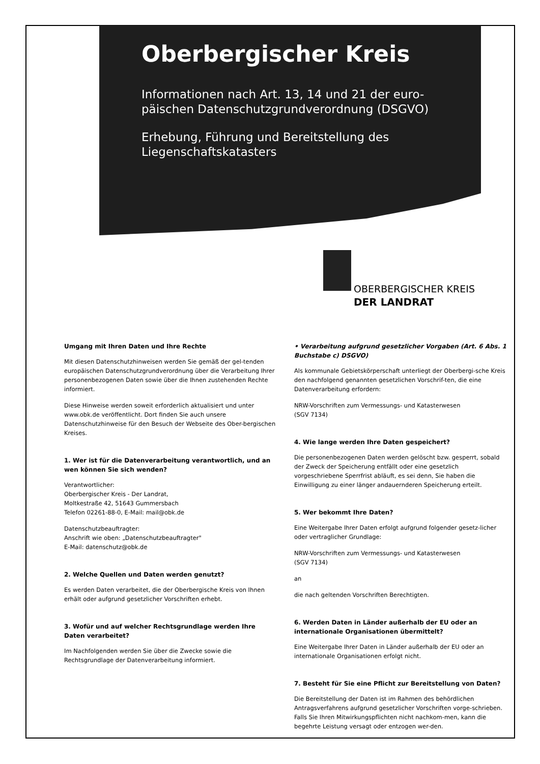Oberbergischer Kreis
Informationen nach Art. 13, 14 und 21 der euro-
päischen Datenschutzgrundverordnung (DSGVO)
Erhebung, Führung und Bereitstellung des
Liegenschaftskatasters
OBERBERGISCHER KREIS
DER LANDRAT
Umgang mit Ihren Daten und Ihre Rechte
Mit diesen Datenschutzhinweisen werden Sie gemäß der gel-tenden europäischen Datenschutzgrundverordnung über die Verarbeitung Ihrer personenbezogenen Daten sowie über die Ihnen zustehenden Rechte informiert.
Diese Hinweise werden soweit erforderlich aktualisiert und unter www.obk.de veröffentlicht. Dort finden Sie auch unsere Datenschutzhinweise für den Besuch der Webseite des Ober-bergischen Kreises.
1. Wer ist für die Datenverarbeitung verantwortlich, und an wen können Sie sich wenden?
Verantwortlicher:
Oberbergischer Kreis - Der Landrat,
Moltkestraße 42, 51643 Gummersbach
Telefon 02261-88-0, E-Mail: mail@obk.de
Datenschutzbeauftragter:
Anschrift wie oben: „Datenschutzbeauftragter"
E-Mail: datenschutz@obk.de
2. Welche Quellen und Daten werden genutzt?
Es werden Daten verarbeitet, die der Oberbergische Kreis von Ihnen erhält oder aufgrund gesetzlicher Vorschriften erhebt.
3. Wofür und auf welcher Rechtsgrundlage werden Ihre Daten verarbeitet?
Im Nachfolgenden werden Sie über die Zwecke sowie die Rechtsgrundlage der Datenverarbeitung informiert.
• Verarbeitung aufgrund gesetzlicher Vorgaben (Art. 6 Abs. 1 Buchstabe c) DSGVO)
Als kommunale Gebietskörperschaft unterliegt der Oberbergi-sche Kreis den nachfolgend genannten gesetzlichen Vorschrif-ten, die eine Datenverarbeitung erfordern:
NRW-Vorschriften zum Vermessungs- und Katasterwesen
(SGV 7134)
4. Wie lange werden Ihre Daten gespeichert?
Die personenbezogenen Daten werden gelöscht bzw. gesperrt, sobald der Zweck der Speicherung entfällt oder eine gesetzlich vorgeschriebene Sperrfrist abläuft, es sei denn, Sie haben die Einwilligung zu einer länger andauernderen Speicherung erteilt.
5. Wer bekommt Ihre Daten?
Eine Weitergabe Ihrer Daten erfolgt aufgrund folgender gesetz-licher oder vertraglicher Grundlage:
NRW-Vorschriften zum Vermessungs- und Katasterwesen
(SGV 7134)
an
die nach geltenden Vorschriften Berechtigten.
6. Werden Daten in Länder außerhalb der EU oder an internationale Organisationen übermittelt?
Eine Weitergabe Ihrer Daten in Länder außerhalb der EU oder an internationale Organisationen erfolgt nicht.
7. Besteht für Sie eine Pflicht zur Bereitstellung von Daten?
Die Bereitstellung der Daten ist im Rahmen des behördlichen Antragsverfahrens aufgrund gesetzlicher Vorschriften vorge-schrieben. Falls Sie Ihren Mitwirkungspflichten nicht nachkom-men, kann die begehrte Leistung versagt oder entzogen wer-den.